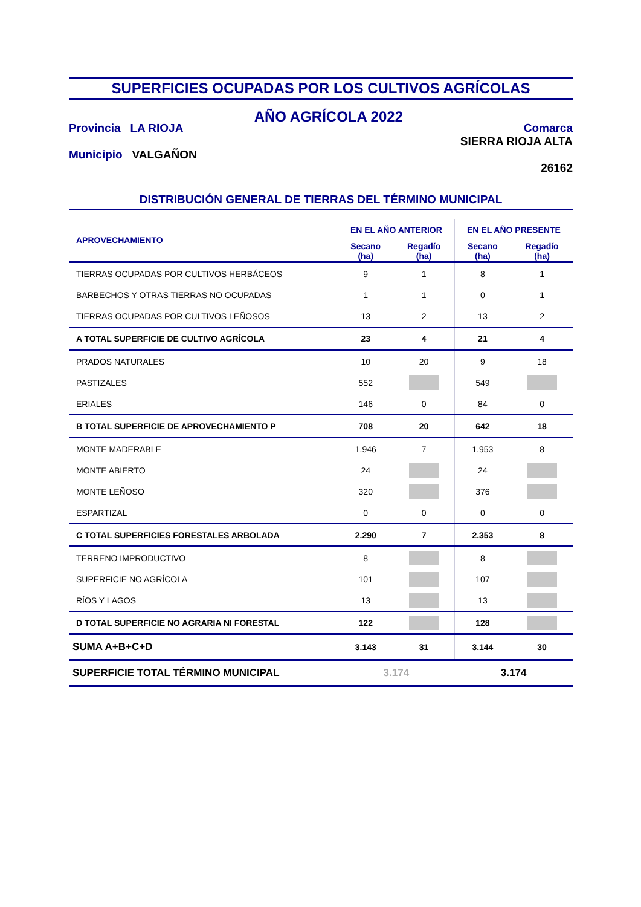SUPERFICIES OCUPADAS POR LOS CULTIVOS AGRÍCOLAS
Provincia LA RIOJA
Municipio VALGAÑON
AÑO AGRÍCOLA 2022
Comarca
SIERRA RIOJA ALTA
26162
DISTRIBUCIÓN GENERAL DE TIERRAS DEL TÉRMINO MUNICIPAL
| APROVECHAMIENTO | EN EL AÑO ANTERIOR | | EN EL AÑO PRESENTE | |
| --- | --- | --- | --- | --- |
| | Secano (ha) | Regadío (ha) | Secano (ha) | Regadío (ha) |
| TIERRAS OCUPADAS POR CULTIVOS HERBÁCEOS | 9 | 1 | 8 | 1 |
| BARBECHOS Y OTRAS TIERRAS NO OCUPADAS | 1 | 1 | 0 | 1 |
| TIERRAS OCUPADAS POR CULTIVOS LEÑOSOS | 13 | 2 | 13 | 2 |
| A TOTAL SUPERFICIE DE CULTIVO AGRÍCOLA | 23 | 4 | 21 | 4 |
| PRADOS NATURALES | 10 | 20 | 9 | 18 |
| PASTIZALES | 552 | | 549 | |
| ERIALES | 146 | 0 | 84 | 0 |
| B TOTAL SUPERFICIE DE APROVECHAMIENTO P | 708 | 20 | 642 | 18 |
| MONTE MADERABLE | 1.946 | 7 | 1.953 | 8 |
| MONTE ABIERTO | 24 | | 24 | |
| MONTE LEÑOSO | 320 | | 376 | |
| ESPARTIZAL | 0 | 0 | 0 | 0 |
| C TOTAL SUPERFICIES FORESTALES ARBOLADA | 2.290 | 7 | 2.353 | 8 |
| TERRENO IMPRODUCTIVO | 8 | | 8 | |
| SUPERFICIE NO AGRÍCOLA | 101 | | 107 | |
| RÍOS Y LAGOS | 13 | | 13 | |
| D TOTAL SUPERFICIE NO AGRARIA NI FORESTAL | 122 | | 128 | |
| SUMA A+B+C+D | 3.143 | 31 | 3.144 | 30 |
| SUPERFICIE TOTAL TÉRMINO MUNICIPAL | 3.174 | | 3.174 | |